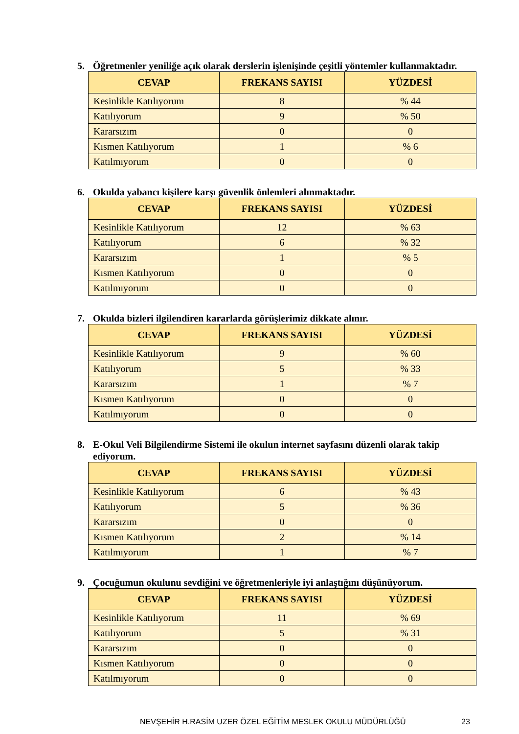5. Öğretmenler yeniliğe açık olarak derslerin işlenişinde çeşitli yöntemler kullanmaktadır.
| CEVAP | FREKANS SAYISI | YÜZDESİ |
| --- | --- | --- |
| Kesinlikle Katılıyorum | 8 | % 44 |
| Katılıyorum | 9 | % 50 |
| Kararsızım | 0 | 0 |
| Kısmen Katılıyorum | 1 | % 6 |
| Katılmıyorum | 0 | 0 |
6. Okulda yabancı kişilere karşı güvenlik önlemleri alınmaktadır.
| CEVAP | FREKANS SAYISI | YÜZDESİ |
| --- | --- | --- |
| Kesinlikle Katılıyorum | 12 | % 63 |
| Katılıyorum | 6 | % 32 |
| Kararsızım | 1 | % 5 |
| Kısmen Katılıyorum | 0 | 0 |
| Katılmıyorum | 0 | 0 |
7. Okulda bizleri ilgilendiren kararlarda görüşlerimiz dikkate alınır.
| CEVAP | FREKANS SAYISI | YÜZDESİ |
| --- | --- | --- |
| Kesinlikle Katılıyorum | 9 | % 60 |
| Katılıyorum | 5 | % 33 |
| Kararsızım | 1 | % 7 |
| Kısmen Katılıyorum | 0 | 0 |
| Katılmıyorum | 0 | 0 |
8. E-Okul Veli Bilgilendirme Sistemi ile okulun internet sayfasını düzenli olarak takip ediyorum.
| CEVAP | FREKANS SAYISI | YÜZDESİ |
| --- | --- | --- |
| Kesinlikle Katılıyorum | 6 | % 43 |
| Katılıyorum | 5 | % 36 |
| Kararsızım | 0 | 0 |
| Kısmen Katılıyorum | 2 | % 14 |
| Katılmıyorum | 1 | % 7 |
9. Çocuğumun okulunu sevdiğini ve öğretmenleriyle iyi anlaştığını düşünüyorum.
| CEVAP | FREKANS SAYISI | YÜZDESİ |
| --- | --- | --- |
| Kesinlikle Katılıyorum | 11 | % 69 |
| Katılıyorum | 5 | % 31 |
| Kararsızım | 0 | 0 |
| Kısmen Katılıyorum | 0 | 0 |
| Katılmıyorum | 0 | 0 |
NEVŞEHİR H.RASİM UZER ÖZEL EĞİTİM MESLEK OKULU MÜDÜRLÜĞÜ 23